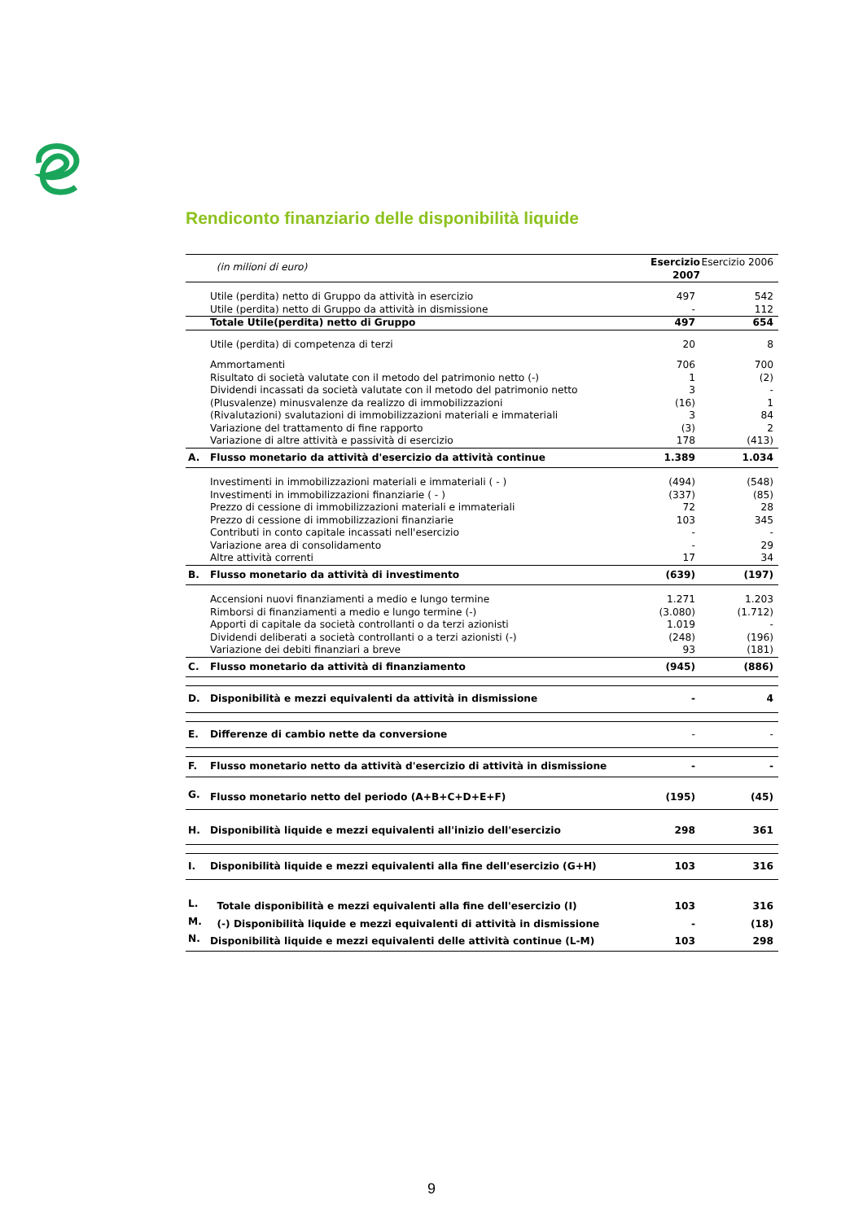Rendiconto finanziario delle disponibilità liquide
| | (in milioni di euro) | Esercizio 2007 | Esercizio 2006 |
| | Utile (perdita) netto di Gruppo da attività in esercizio | 497 | 542 |
| | Utile (perdita) netto di Gruppo da attività in dismissione | - | 112 |
| | Totale Utile(perdita) netto di Gruppo | 497 | 654 |
| | Utile (perdita) di competenza di terzi | 20 | 8 |
| | Ammortamenti | 706 | 700 |
| | Risultato di società valutate con il metodo del patrimonio netto (-) | 1 | (2) |
| | Dividendi incassati da società valutate con il metodo del patrimonio netto | 3 | - |
| | (Plusvalenze) minusvalenze da realizzo di immobilizzazioni | (16) | 1 |
| | (Rivalutazioni) svalutazioni di immobilizzazioni materiali e immateriali | 3 | 84 |
| | Variazione del trattamento di fine rapporto | (3) | 2 |
| | Variazione di altre attività e passività di esercizio | 178 | (413) |
| A. | Flusso monetario da attività d'esercizio da attività continue | 1.389 | 1.034 |
| | Investimenti in immobilizzazioni materiali e immateriali ( - ) | (494) | (548) |
| | Investimenti in immobilizzazioni finanziarie ( - ) | (337) | (85) |
| | Prezzo di cessione di immobilizzazioni materiali e immateriali | 72 | 28 |
| | Prezzo di cessione di immobilizzazioni finanziarie | 103 | 345 |
| | Contributi in conto capitale incassati nell'esercizio | - | - |
| | Variazione area di consolidamento | - | 29 |
| | Altre attività correnti | 17 | 34 |
| B. | Flusso monetario da attività di investimento | (639) | (197) |
| | Accensioni nuovi finanziamenti a medio e lungo termine | 1.271 | 1.203 |
| | Rimborsi di finanziamenti a medio e lungo termine (-) | (3.080) | (1.712) |
| | Apporti di capitale da società controllanti o da terzi azionisti | 1.019 | - |
| | Dividendi deliberati a società controllanti o a terzi azionisti (-) | (248) | (196) |
| | Variazione dei debiti finanziari a breve | 93 | (181) |
| C. | Flusso monetario da attività di finanziamento | (945) | (886) |
| D. | Disponibilità e mezzi equivalenti da attività in dismissione | - | 4 |
| E. | Differenze di cambio nette da conversione | - | - |
| F. | Flusso monetario netto da attività d'esercizio di attività in dismissione | - | - |
| G. | Flusso monetario netto del periodo (A+B+C+D+E+F) | (195) | (45) |
| H. | Disponibilità liquide e mezzi equivalenti all'inizio dell'esercizio | 298 | 361 |
| I. | Disponibilità liquide e mezzi equivalenti alla fine dell'esercizio (G+H) | 103 | 316 |
| L. | Totale disponibilità e mezzi equivalenti alla fine dell'esercizio (I) | 103 | 316 |
| M. | (-) Disponibilità liquide e mezzi equivalenti di attività in dismissione | - | (18) |
| N. | Disponibilità liquide e mezzi equivalenti delle attività continue (L-M) | 103 | 298 |
9